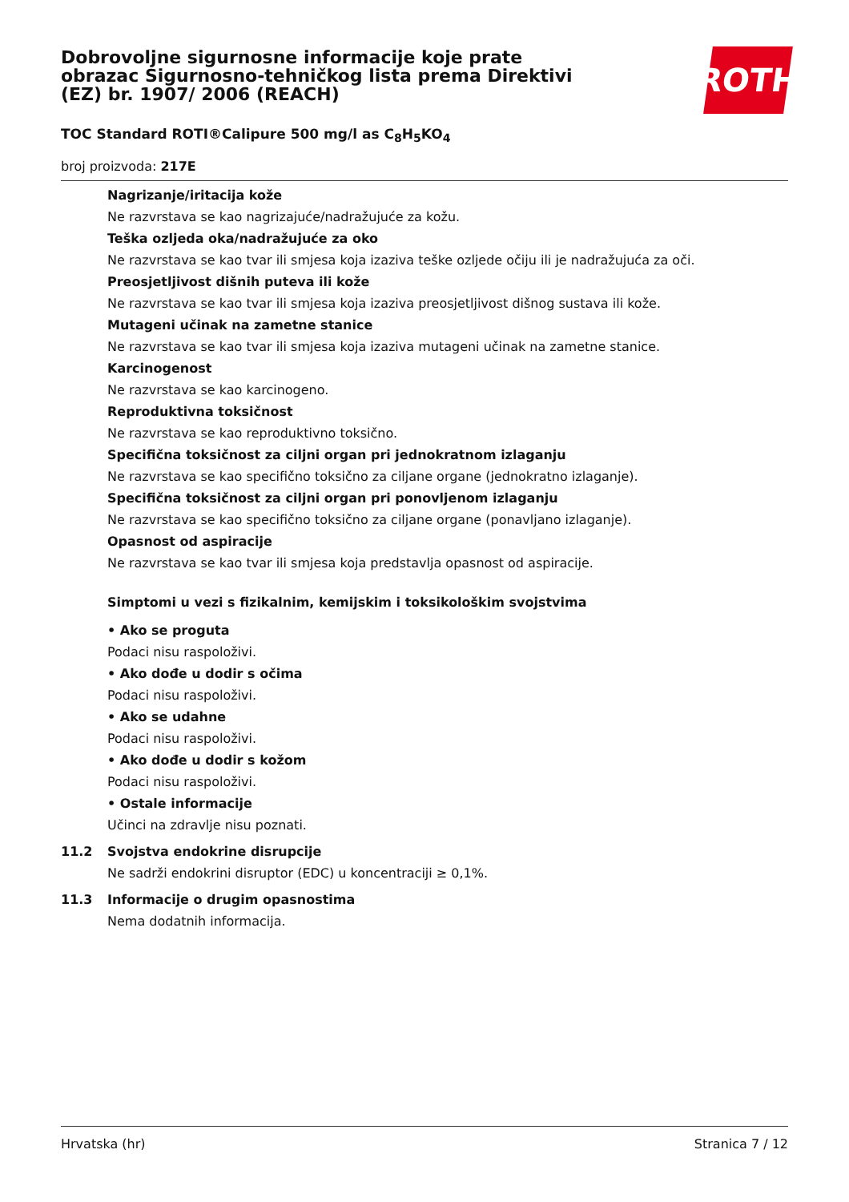ROTH
Dobrovoljne sigurnosne informacije koje prate obrazac Sigurnosno-tehničkog lista prema Direktivi (EZ) br. 1907/ 2006 (REACH)
TOC Standard ROTI®Calipure 500 mg/l as C<sub>8</sub>H<sub>5</sub>KO<sub>4</sub>
broj proizvoda: 217E
Nagrizanje/iritacija kože
Ne razvrstava se kao nagrizajuće/nadražujuće za kožu.
Teška ozljeda oka/nadražujuće za oko
Ne razvrstava se kao tvar ili smjesa koja izaziva teške ozljede očiju ili je nadražujuća za oči.
Preosjetljivost dišnih puteva ili kože
Ne razvrstava se kao tvar ili smjesa koja izaziva preosjetljivost dišnog sustava ili kože.
Mutageni učinak na zametne stanice
Ne razvrstava se kao tvar ili smjesa koja izaziva mutageni učinak na zametne stanice.
Karcinogenost
Ne razvrstava se kao karcinogeno.
Reproduktivna toksičnost
Ne razvrstava se kao reproduktivno toksično.
Specifična toksičnost za ciljni organ pri jednokratnom izlaganju
Ne razvrstava se kao specifično toksično za ciljane organe (jednokratno izlaganje).
Specifična toksičnost za ciljni organ pri ponovljenom izlaganju
Ne razvrstava se kao specifično toksično za ciljane organe (ponavljano izlaganje).
Opasnost od aspiracije
Ne razvrstava se kao tvar ili smjesa koja predstavlja opasnost od aspiracije.
Simptomi u vezi s fizikalnim, kemijskim i toksikološkim svojstvima
• Ako se proguta
Podaci nisu raspoloživi.
• Ako dođe u dodir s očima
Podaci nisu raspoloživi.
• Ako se udahne
Podaci nisu raspoloživi.
• Ako dođe u dodir s kožom
Podaci nisu raspoloživi.
• Ostale informacije
Učinci na zdravlje nisu poznati.
11.2 Svojstva endokrine disrupcije
Ne sadrži endokrini disruptor (EDC) u koncentraciji ≥ 0,1%.
11.3 Informacije o drugim opasnostima
Nema dodatnih informacija.
Hrvatska (hr) Stranica 7 / 12